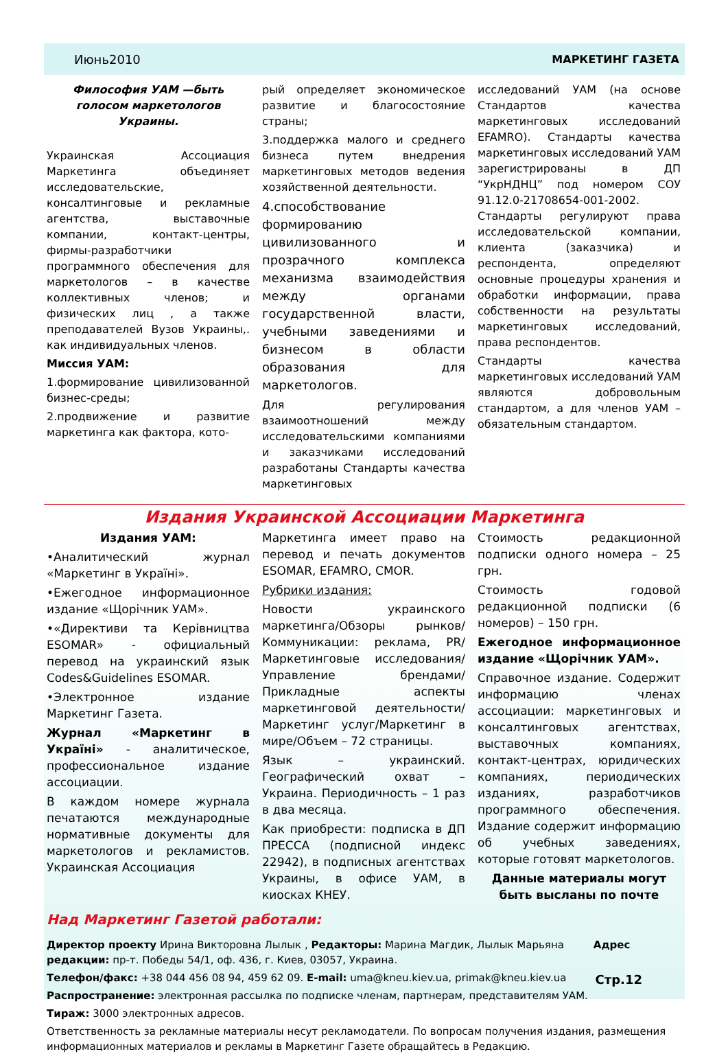Июнь2010 МАРКЕТИНГ ГАЗЕТА
Философия УАМ —быть голосом маркетологов Украины.
Украинская Ассоциация Маркетинга объединяет исследовательские, консалтинговые и рекламные агентства, выставочные компании, контакт-центры, фирмы-разработчики программного обеспечения для маркетологов – в качестве коллективных членов; и физических лиц , а также преподавателей Вузов Украины,. как индивидуальных членов.
Миссия УАМ:
1.формирование цивилизованной бизнес-среды;
2.продвижение и развитие маркетинга как фактора, кото-
рый определяет экономическое развитие и благосостояние страны;
3.поддержка малого и среднего бизнеса путем внедрения маркетинговых методов ведения хозяйственной деятельности.
4.способствование формированию цивилизованного и прозрачного комплекса механизма взаимодействия между органами государственной власти, учебными заведениями и бизнесом в области образования для маркетологов.
Для регулирования взаимоотношений между исследовательскими компаниями и заказчиками исследований разработаны Стандарты качества маркетинговых
исследований УАМ (на основе Стандартов качества маркетинговых исследований EFAMRO). Стандарты качества маркетинговых исследований УАМ зарегистрированы в ДП “УкрНДНЦ” под номером СОУ 91.12.0-21708654-001-2002. Стандарты регулируют права исследовательской компании, клиента (заказчика) и респондента, определяют основные процедуры хранения и обработки информации, права собственности на результаты маркетинговых исследований, права респондентов.
Стандарты качества маркетинговых исследований УАМ являются добровольным стандартом, а для членов УАМ – обязательным стандартом.
Издания Украинской Ассоциации Маркетинга
Издания УАМ:
•Аналитический журнал «Маркетинг в Україні».
•Ежегодное информационное издание «Щорічник УАМ».
•«Директиви та Керівництва ESOMAR» - официальный перевод на украинский язык Codes&Guidelines ESOMAR.
•Электронное издание Маркетинг Газета.
Журнал «Маркетинг в Україні» - аналитическое, профессиональное издание ассоциации.
В каждом номере журнала печатаются международные нормативные документы для маркетологов и рекламистов. Украинская Ассоциация
Маркетинга имеет право на перевод и печать документов ESOMAR, EFAMRO, CMOR.
Рубрики издания:
Новости украинского маркетинга/Обзоры рынков/ Коммуникации: реклама, PR/ Маркетинговые исследования/ Управление брендами/ Прикладные аспекты маркетинговой деятельности/Маркетинг услуг/Маркетинг в мире/Объем – 72 страницы.
Язык – украинский. Географический охват – Украина. Периодичность – 1 раз в два месяца.
Как приобрести: подписка в ДП ПРЕССА (подписной индекс 22942), в подписных агентствах Украины, в офисе УАМ, в киосках КНЕУ.
Стоимость редакционной подписки одного номера – 25 грн.
Стоимость годовой редакционной подписки (6 номеров) – 150 грн.
Ежегодное информационное издание «Щорічник УАМ».
Справочное издание. Содержит информацию членах ассоциации: маркетинговых и консалтинговых агентствах, выставочных компаниях, контакт-центрах, юридических компаниях, периодических изданиях, разработчиков программного обеспечения. Издание содержит информацию об учебных заведениях, которые готовят маркетологов.
Данные материалы могут быть высланы по почте
Над Маркетинг Газетой работали:
Директор проекту Ирина Викторовна Лылык , Редакторы: Марина Магдик, Лылык Марьяна Адрес редакции: пр-т. Победы 54/1, оф. 436, г. Киев, 03057, Украина.
Телефон/факс: +38 044 456 08 94, 459 62 09. E-mail: uma@kneu.kiev.ua, primak@kneu.kiev.ua
Распространение: электронная рассылка по подписке членам, партнерам, представителям УАМ.
Тираж: 3000 электронных адресов.
Ответственность за рекламные материалы несут рекламодатели. По вопросам получения издания, размещения информационных материалов и рекламы в Маркетинг Газете обращайтесь в Редакцию.
Стр.12